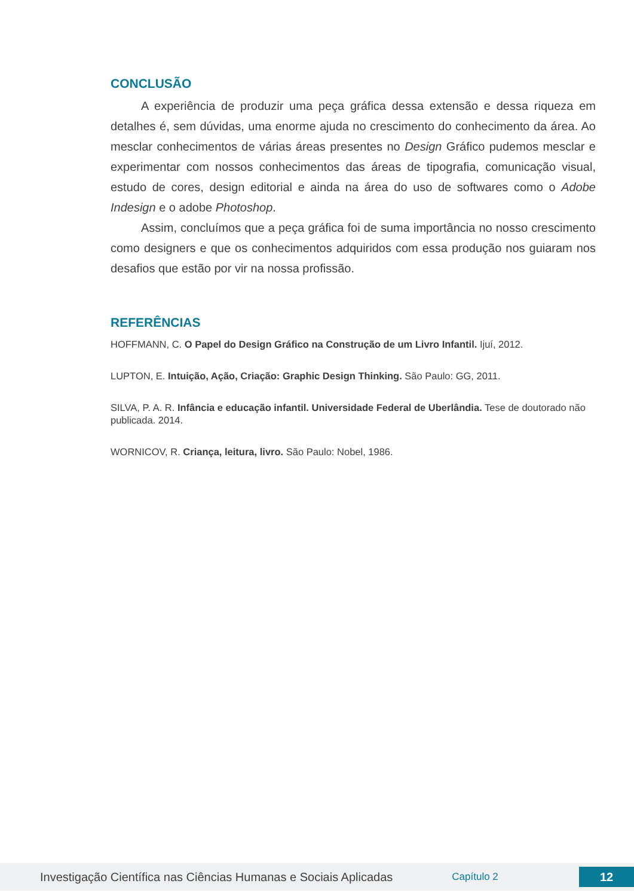CONCLUSÃO
A experiência de produzir uma peça gráfica dessa extensão e dessa riqueza em detalhes é, sem dúvidas, uma enorme ajuda no crescimento do conhecimento da área. Ao mesclar conhecimentos de várias áreas presentes no Design Gráfico pudemos mesclar e experimentar com nossos conhecimentos das áreas de tipografia, comunicação visual, estudo de cores, design editorial e ainda na área do uso de softwares como o Adobe Indesign e o adobe Photoshop.
Assim, concluímos que a peça gráfica foi de suma importância no nosso crescimento como designers e que os conhecimentos adquiridos com essa produção nos guiaram nos desafios que estão por vir na nossa profissão.
REFERÊNCIAS
HOFFMANN, C. O Papel do Design Gráfico na Construção de um Livro Infantil. Ijuí, 2012.
LUPTON, E. Intuição, Ação, Criação: Graphic Design Thinking. São Paulo: GG, 2011.
SILVA, P. A. R. Infância e educação infantil. Universidade Federal de Uberlândia. Tese de doutorado não publicada. 2014.
WORNICOV, R. Criança, leitura, livro. São Paulo: Nobel, 1986.
Investigação Científica nas Ciências Humanas e Sociais Aplicadas Capítulo 2 12